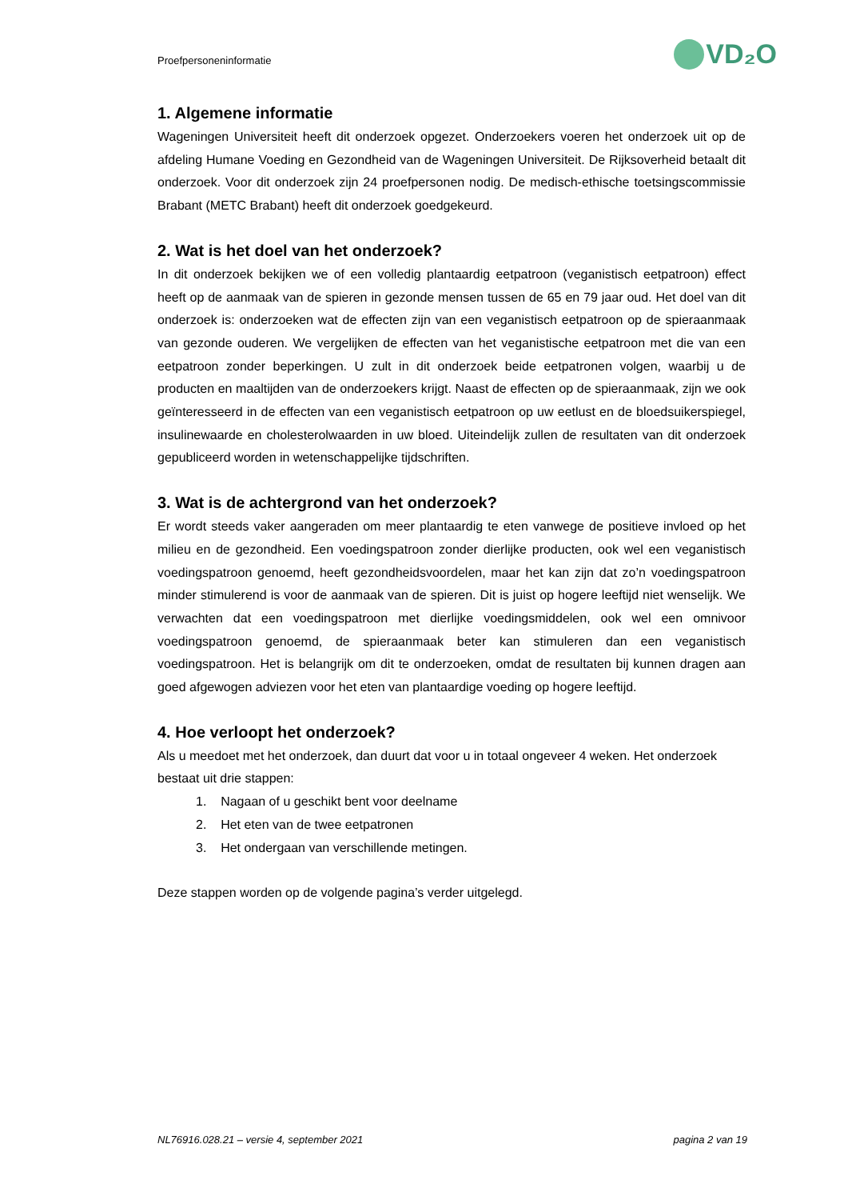Proefpersoneninformatie
VD₂O
1. Algemene informatie
Wageningen Universiteit heeft dit onderzoek opgezet. Onderzoekers voeren het onderzoek uit op de afdeling Humane Voeding en Gezondheid van de Wageningen Universiteit. De Rijksoverheid betaalt dit onderzoek. Voor dit onderzoek zijn 24 proefpersonen nodig. De medisch-ethische toetsingscommissie Brabant (METC Brabant) heeft dit onderzoek goedgekeurd.
2. Wat is het doel van het onderzoek?
In dit onderzoek bekijken we of een volledig plantaardig eetpatroon (veganistisch eetpatroon) effect heeft op de aanmaak van de spieren in gezonde mensen tussen de 65 en 79 jaar oud. Het doel van dit onderzoek is: onderzoeken wat de effecten zijn van een veganistisch eetpatroon op de spieraanmaak van gezonde ouderen. We vergelijken de effecten van het veganistische eetpatroon met die van een eetpatroon zonder beperkingen. U zult in dit onderzoek beide eetpatronen volgen, waarbij u de producten en maaltijden van de onderzoekers krijgt. Naast de effecten op de spieraanmaak, zijn we ook geïnteresseerd in de effecten van een veganistisch eetpatroon op uw eetlust en de bloedsuikerspiegel, insulinewaarde en cholesterolwaarden in uw bloed. Uiteindelijk zullen de resultaten van dit onderzoek gepubliceerd worden in wetenschappelijke tijdschriften.
3. Wat is de achtergrond van het onderzoek?
Er wordt steeds vaker aangeraden om meer plantaardig te eten vanwege de positieve invloed op het milieu en de gezondheid. Een voedingspatroon zonder dierlijke producten, ook wel een veganistisch voedingspatroon genoemd, heeft gezondheidsvoordelen, maar het kan zijn dat zo’n voedingspatroon minder stimulerend is voor de aanmaak van de spieren. Dit is juist op hogere leeftijd niet wenselijk. We verwachten dat een voedingspatroon met dierlijke voedingsmiddelen, ook wel een omnivoor voedingspatroon genoemd, de spieraanmaak beter kan stimuleren dan een veganistisch voedingspatroon. Het is belangrijk om dit te onderzoeken, omdat de resultaten bij kunnen dragen aan goed afgewogen adviezen voor het eten van plantaardige voeding op hogere leeftijd.
4. Hoe verloopt het onderzoek?
Als u meedoet met het onderzoek, dan duurt dat voor u in totaal ongeveer 4 weken. Het onderzoek bestaat uit drie stappen:
1. Nagaan of u geschikt bent voor deelname
2. Het eten van de twee eetpatronen
3. Het ondergaan van verschillende metingen.
Deze stappen worden op de volgende pagina’s verder uitgelegd.
NL76916.028.21 – versie 4, september 2021 pagina 2 van 19